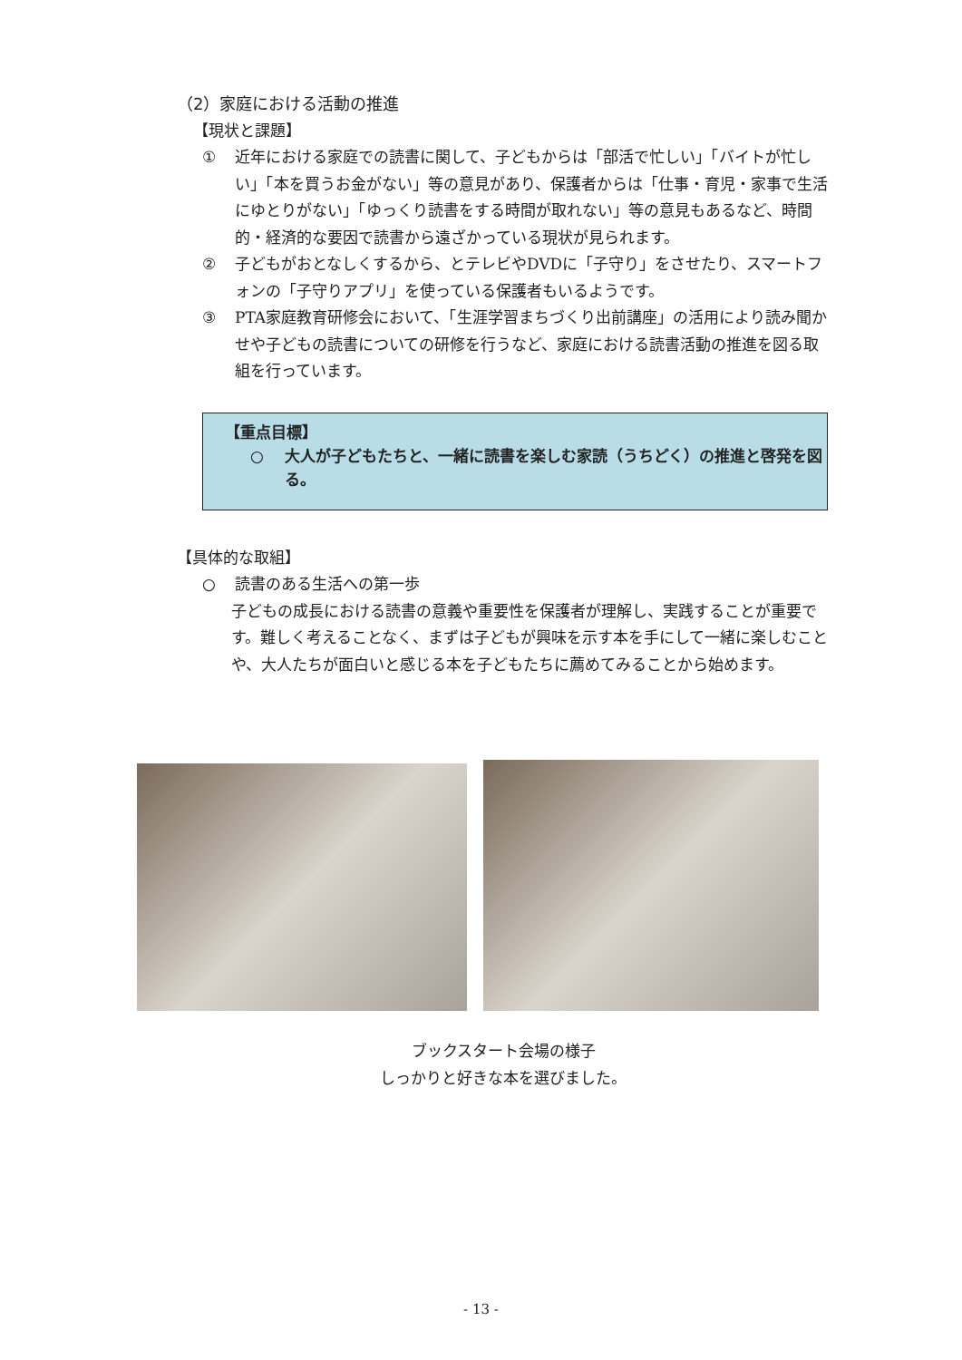（2）家庭における活動の推進
【現状と課題】
① 近年における家庭での読書に関して、子どもからは「部活で忙しい」「バイトが忙しい」「本を買うお金がない」等の意見があり、保護者からは「仕事・育児・家事で生活にゆとりがない」「ゆっくり読書をする時間が取れない」等の意見もあるなど、時間的・経済的な要因で読書から遠ざかっている現状が見られます。
② 子どもがおとなしくするから、とテレビやDVDに「子守り」をさせたり、スマートフォンの「子守りアプリ」を使っている保護者もいるようです。
③ PTA家庭教育研修会において、「生涯学習まちづくり出前講座」の活用により読み聞かせや子どもの読書についての研修を行うなど、家庭における読書活動の推進を図る取組を行っています。
【重点目標】
○ 大人が子どもたちと、一緒に読書を楽しむ家読（うちどく）の推進と啓発を図る。
【具体的な取組】
○ 読書のある生活への第一歩
子どもの成長における読書の意義や重要性を保護者が理解し、実践することが重要です。難しく考えることなく、まずは子どもが興味を示す本を手にして一緒に楽しむことや、大人たちが面白いと感じる本を子どもたちに薦めてみることから始めます。
ブックスタート会場の様子
しっかりと好きな本を選びました。
- 13 -